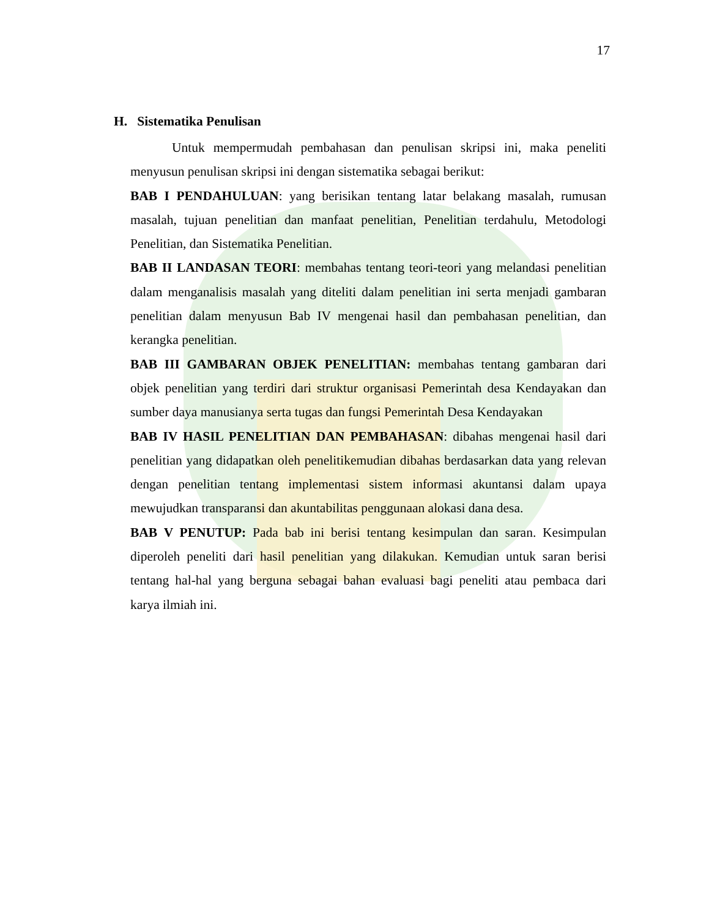17
H. Sistematika Penulisan
Untuk mempermudah pembahasan dan penulisan skripsi ini, maka peneliti menyusun penulisan skripsi ini dengan sistematika sebagai berikut:
BAB I PENDAHULUAN: yang berisikan tentang latar belakang masalah, rumusan masalah, tujuan penelitian dan manfaat penelitian, Penelitian terdahulu, Metodologi Penelitian, dan Sistematika Penelitian.
BAB II LANDASAN TEORI: membahas tentang teori-teori yang melandasi penelitian dalam menganalisis masalah yang diteliti dalam penelitian ini serta menjadi gambaran penelitian dalam menyusun Bab IV mengenai hasil dan pembahasan penelitian, dan kerangka penelitian.
BAB III GAMBARAN OBJEK PENELITIAN: membahas tentang gambaran dari objek penelitian yang terdiri dari struktur organisasi Pemerintah desa Kendayakan dan sumber daya manusianya serta tugas dan fungsi Pemerintah Desa Kendayakan
BAB IV HASIL PENELITIAN DAN PEMBAHASAN: dibahas mengenai hasil dari penelitian yang didapatkan oleh penelitikemudian dibahas berdasarkan data yang relevan dengan penelitian tentang implementasi sistem informasi akuntansi dalam upaya mewujudkan transparansi dan akuntabilitas penggunaan alokasi dana desa.
BAB V PENUTUP: Pada bab ini berisi tentang kesimpulan dan saran. Kesimpulan diperoleh peneliti dari hasil penelitian yang dilakukan. Kemudian untuk saran berisi tentang hal-hal yang berguna sebagai bahan evaluasi bagi peneliti atau pembaca dari karya ilmiah ini.